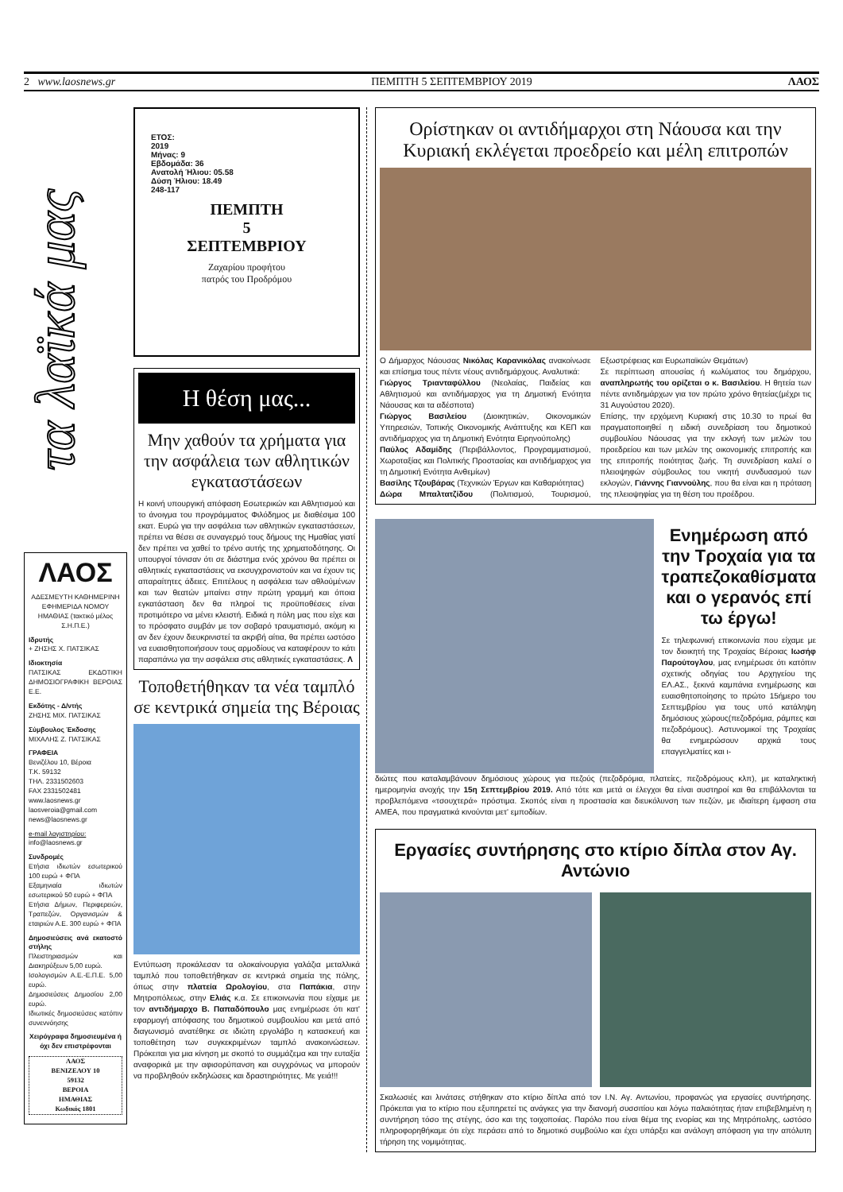2 www.laosnews.gr ΠΕΜΠΤΗ 5 ΣΕΠΤΕΜΒΡΙΟΥ 2019 ΛΑΟΣ
τα λαϊκά μας
ΛΑΟΣ
ΑΔΕΣΜΕΥΤΗ ΚΑΘΗΜΕΡΙΝΗ ΕΦΗΜΕΡΙΔΑ ΝΟΜΟΥ ΗΜΑΘΙΑΣ (τακτικό μέλος Σ.Η.Π.Ε.)
Ιδρυτής
+ ΖΗΣΗΣ Χ. ΠΑΤΣΙΚΑΣ
Ιδιοκτησία
ΠΑΤΣΙΚΑΣ ΕΚΔΟΤΙΚΗ ΔΗΜΟΣΙΟΓΡΑΦΙΚΗ ΒΕΡΟΙΑΣ Ε.Ε.
Εκδότης - Δ/ντής
ΖΗΣΗΣ ΜΙΧ. ΠΑΤΣΙΚΑΣ
Σύμβουλος Έκδοσης
ΜΙΧΑΛΗΣ Ζ. ΠΑΤΣΙΚΑΣ
ΓΡΑΦΕΙΑ
Βενιζέλου 10, Βέροια
Τ.Κ. 59132
ΤΗΛ. 2331502603
FAX 2331502481
www.laosnews.gr
laosveroia@gmail.com
news@laosnews.gr
e-mail λογιστηρίου:
info@laosnews.gr
Συνδρομές
Ετήσια ιδιωτών εσωτερικού 100 ευρώ + ΦΠΑ
Εξαμηνιαία ιδιωτών εσωτερικού 50 ευρώ + ΦΠΑ
Ετήσια Δήμων, Περιφερειών, Τραπεζών, Οργανισμών & εταιριών Α.Ε. 300 ευρώ + ΦΠΑ
Δημοσιεύσεις ανά εκατοστό στήλης
Πλειστηριασμών και Διακηρύξεων 5,00 ευρώ.
Ισολογισμών Α.Ε.-Ε.Π.Ε. 5,00 ευρώ.
Δημοσιεύσεις Δημοσίου 2,00 ευρώ.
Ιδιωτικές δημοσιεύσεις κατόπιν συνεννόησης
Χειρόγραφα δημοσιευμένα ή όχι δεν επιστρέφονται
ΛΑΟΣ
ΒΕΝΙΖΕΛΟΥ 10
59132
ΒΕΡΟΙΑ
ΗΜΑΘΙΑΣ
Κωδικός 1801
ΕΤΟΣ:
2019
Μήνας: 9
Εβδομάδα: 36
Ανατολή Ήλιου: 05.58
Δύση Ήλιου: 18.49
248-117
ΠΕΜΠΤΗ
5
ΣΕΠΤΕΜΒΡΙΟΥ
Ζαχαρίου προφήτου
πατρός του Προδρόμου
Η θέση μας...
Μην χαθούν τα χρήματα για την ασφάλεια των αθλητικών εγκαταστάσεων
Η κοινή υπουργική απόφαση Εσωτερικών και Αθλητισμού και το άνοιγμα του προγράμματος Φιλόδημος με διαθέσιμα 100 εκατ. Ευρώ για την ασφάλεια των αθλητικών εγκαταστάσεων, πρέπει να θέσει σε συναγερμό τους δήμους της Ημαθίας γιατί δεν πρέπει να χαθεί το τρένο αυτής της χρηματοδότησης. Οι υπουργοί τόνισαν ότι σε διάστημα ενός χρόνου θα πρέπει οι αθλητικές εγκαταστάσεις να εκσυγχρονιστούν και να έχουν τις απαραίτητες άδειες. Επιτέλους η ασφάλεια των αθλούμένων και των θεατών μπαίνει στην πρώτη γραμμή και όποια εγκατάσταση δεν θα πληροί τις προϋποθέσεις είναι προτιμότερο να μένει κλειστή. Ειδικά η πόλη μας που είχε και το πρόσφατο συμβάν με τον σοβαρό τραυματισμό, ακόμη κι αν δεν έχουν διευκρινιστεί τα ακριβή αίτια, θα πρέπει ωστόσο να ευαισθητοποιήσουν τους αρμοδίους να καταφέρουν το κάτι παραπάνω για την ασφάλεια στις αθλητικές εγκαταστάσεις. Λ
Τοποθετήθηκαν τα νέα ταμπλό σε κεντρικά σημεία της Βέροιας
Εντύπωση προκάλεσαν τα ολοκαίνουργια γαλάζια μεταλλικά ταμπλό που τοποθετήθηκαν σε κεντρικά σημεία της πόλης, όπως στην πλατεία Ωρολογίου, στα Παπάκια, στην Μητροπόλεως, στην Ελιάς κ.α. Σε επικοινωνία που είχαμε με τον αντιδήμαρχο Β. Παπαδόπουλο μας ενημέρωσε ότι κατ' εφαρμογή απόφασης του δημοτικού συμβουλίου και μετά από διαγωνισμό ανατέθηκε σε ιδιώτη εργολάβο η κατασκευή και τοποθέτηση των συγκεκριμένων ταμπλό ανακοινώσεων. Πρόκειται για μια κίνηση με σκοπό το συμμάζεμα και την ευταξία αναφορικά με την αφισορύπανση και συγχρόνως να μπορούν να προβληθούν εκδηλώσεις και δραστηριότητες. Με γειά!!!
Ορίστηκαν οι αντιδήμαρχοι στη Νάουσα και την Κυριακή εκλέγεται προεδρείο και μέλη επιτροπών
Ο Δήμαρχος Νάουσας Νικόλας Καρανικόλας ανακοίνωσε και επίσημα τους πέντε νέους αντιδημάρχους. Αναλυτικά:
Γιώργος Τριανταφύλλου (Νεολαίας, Παιδείας και Αθλητισμού και αντιδήμαρχος για τη Δημοτική Ενότητα Νάουσας και τα αδέσποτα)
Γιώργος Βασιλείου (Διοικητικών, Οικονομικών Υπηρεσιών, Τοπικής Οικονομικής Ανάπτυξης και ΚΕΠ και αντιδήμαρχος για τη Δημοτική Ενότητα Ειρηνούπολης)
Παύλος Αδαμίδης (Περιβάλλοντος, Προγραμματισμού, Χωροταξίας και Πολιτικής Προστασίας και αντιδήμαρχος για τη Δημοτική Ενότητα Ανθεμίων)
Βασίλης Τζουβάρας (Τεχνικών Έργων και Καθαριότητας)
Δώρα Μπαλτατζίδου (Πολιτισμού, Τουρισμού, Εξωστρέφειας και Ευρωπαϊκών Θεμάτων)
Σε περίπτωση απουσίας ή κωλύματος του δημάρχου, αναπληρωτής του ορίζεται ο κ. Βασιλείου. Η θητεία των πέντε αντιδημάρχων για τον πρώτο χρόνο θητείας(μέχρι τις 31 Αυγούστου 2020).
Επίσης, την ερχόμενη Κυριακή στις 10.30 το πρωί θα πραγματοποιηθεί η ειδική συνεδρίαση του δημοτικού συμβουλίου Νάουσας για την εκλογή των μελών του προεδρείου και των μελών της οικονομικής επιτροπής και της επιτροπής ποιότητας ζωής. Τη συνεδρίαση καλεί ο πλειοψηφών σύμβουλος του νικητή συνδυασμού των εκλογών, Γιάννης Γιαννούλης, που θα είναι και η πρόταση της πλειοψηφίας για τη θέση του προέδρου.
Ενημέρωση από την Τροχαία για τα τραπεζοκαθίσματα και ο γερανός επί τω έργω!
Σε τηλεφωνική επικοινωνία που είχαμε με τον διοικητή της Τροχαίας Βέροιας Ιωσήφ Παρούτογλου, μας ενημέρωσε ότι κατόπιν σχετικής οδηγίας του Αρχηγείου της ΕΛ.ΑΣ., ξεκινά καμπάνια ενημέρωσης και ευαισθητοποίησης το πρώτο 15ήμερο του Σεπτεμβρίου για τους υπό κατάληψη δημόσιους χώρους(πεζοδρόμια, ράμπες και πεζοδρόμους). Αστυνομικοί της Τροχαίας θα ενημερώσουν αρχικά τους επαγγελματίες και ι-
διώτες που καταλαμβάνουν δημόσιους χώρους για πεζούς (πεζοδρόμια, πλατείες, πεζοδρόμους κλπ), με καταληκτική ημερομηνία ανοχής την 15η Σεπτεμβρίου 2019. Από τότε και μετά οι έλεγχοι θα είναι αυστηροί και θα επιβάλλονται τα προβλεπόμενα «τσουχτερά» πρόστιμα. Σκοπός είναι η προστασία και διευκόλυνση των πεζών, με ιδιαίτερη έμφαση στα ΑΜΕΑ, που πραγματικά κινούνται μετ' εμποδίων.
Εργασίες συντήρησης στο κτίριο δίπλα στον Αγ. Αντώνιο
Σκαλωσιές και λινάτσες στήθηκαν στο κτίριο δίπλα από τον Ι.Ν. Αγ. Αντωνίου, προφανώς για εργασίες συντήρησης. Πρόκειται για το κτίριο που εξυπηρετεί τις ανάγκες για την διανομή συσσιτίου και λόγω παλαιότητας ήταν επιβεβλημένη η συντήρηση τόσο της στέγης, όσο και της τοιχοποιίας. Παρόλο που είναι θέμα της ενορίας και της Μητρόπολης, ωστόσο πληροφορηθήκαμε ότι είχε περάσει από το δημοτικό συμβούλιο και έχει υπάρξει και ανάλογη απόφαση για την απόλυτη τήρηση της νομιμότητας.